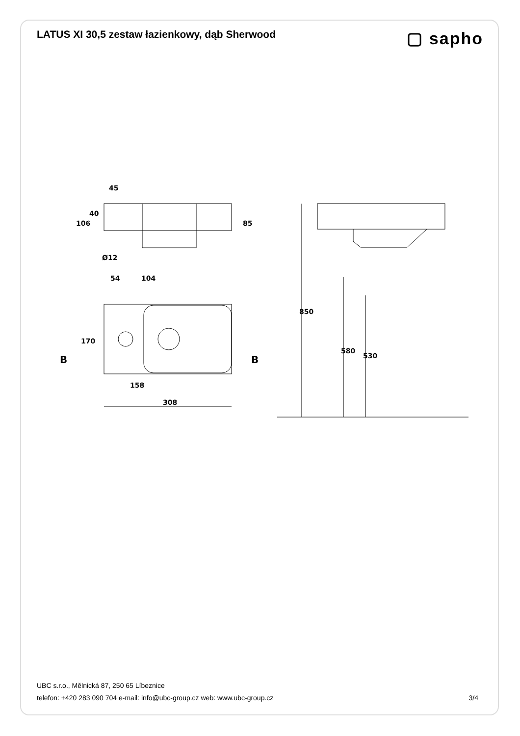LATUS XI 30,5 zestaw łazienkowy, dąb Sherwood
▢ sapho
45
106
40
85
Ø12
54
104
170
B
B
158
308
850
580
530
UBC s.r.o., Mělnická 87, 250 65 Líbeznice
telefon: +420 283 090 704 e-mail: info@ubc-group.cz web: www.ubc-group.cz
3/4